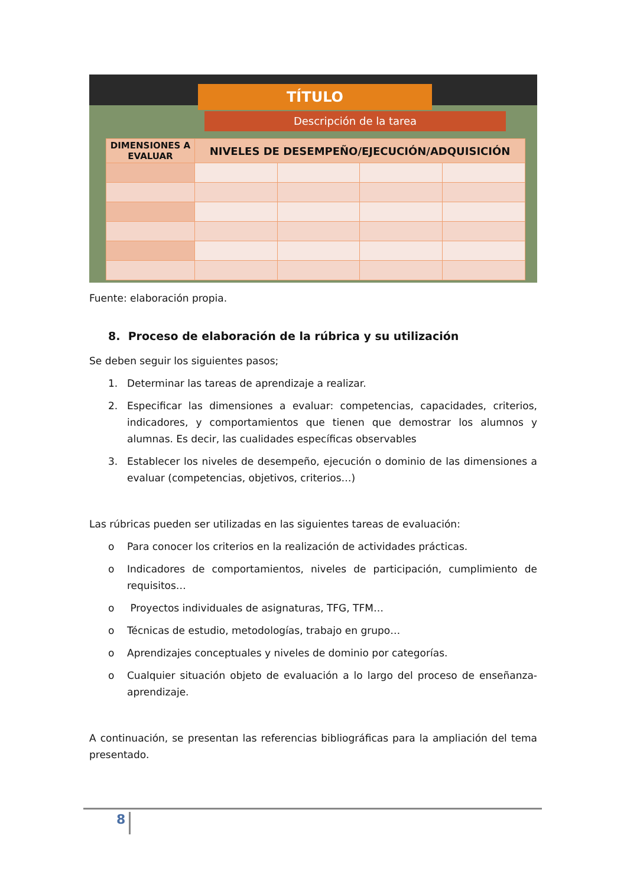TÍTULO
Descripción de la tarea
| DIMENSIONES A EVALUAR | NIVELES DE DESEMPEÑO/EJECUCIÓN/ADQUISICIÓN | | | |
| --- | --- | --- | --- | --- |
Fuente: elaboración propia.
8. Proceso de elaboración de la rúbrica y su utilización
Se deben seguir los siguientes pasos;
1. Determinar las tareas de aprendizaje a realizar.
2. Especificar las dimensiones a evaluar: competencias, capacidades, criterios, indicadores, y comportamientos que tienen que demostrar los alumnos y alumnas. Es decir, las cualidades específicas observables
3. Establecer los niveles de desempeño, ejecución o dominio de las dimensiones a evaluar (competencias, objetivos, criterios…)
Las rúbricas pueden ser utilizadas en las siguientes tareas de evaluación:
o Para conocer los criterios en la realización de actividades prácticas.
o Indicadores de comportamientos, niveles de participación, cumplimiento de requisitos…
o Proyectos individuales de asignaturas, TFG, TFM…
o Técnicas de estudio, metodologías, trabajo en grupo…
o Aprendizajes conceptuales y niveles de dominio por categorías.
o Cualquier situación objeto de evaluación a lo largo del proceso de enseñanza-aprendizaje.
A continuación, se presentan las referencias bibliográficas para la ampliación del tema presentado.
8